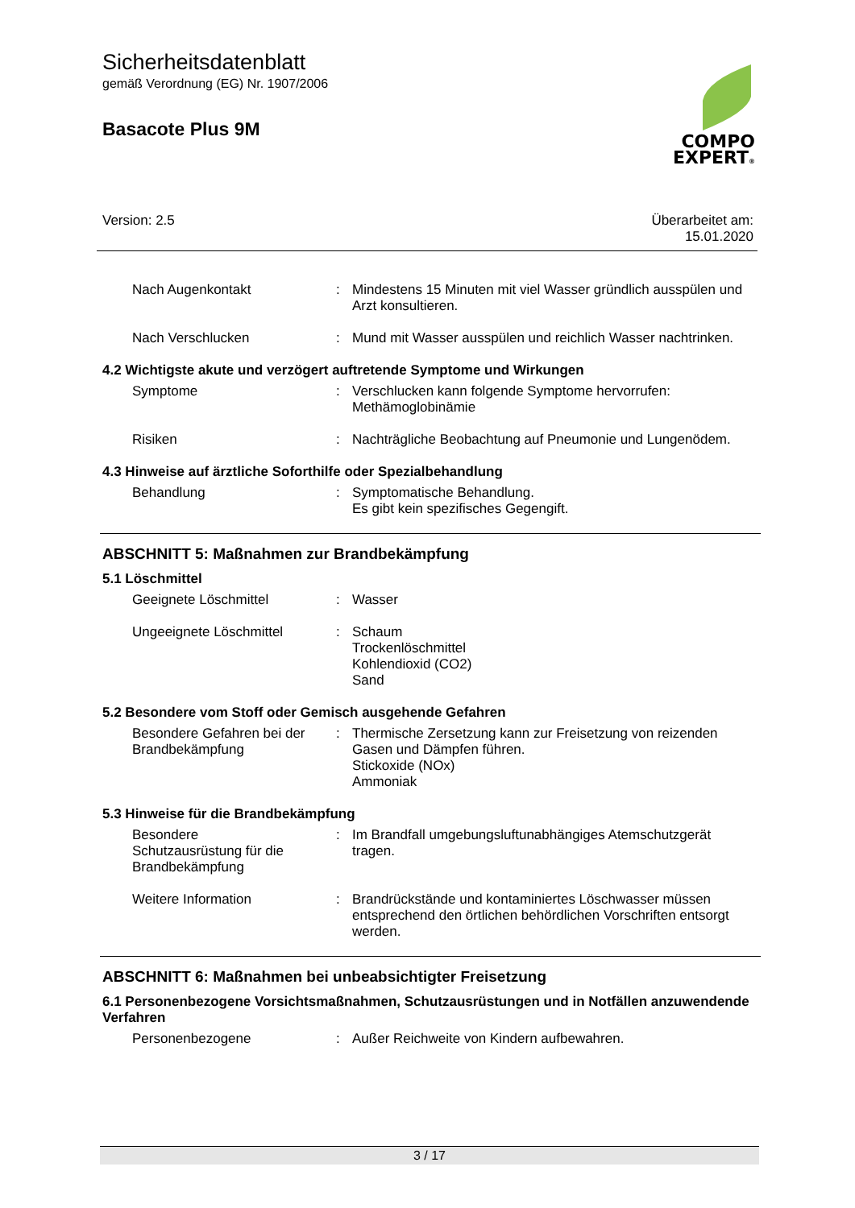Sicherheitsdatenblatt
gemäß Verordnung (EG) Nr. 1907/2006
Basacote Plus 9M
COMPO
EXPERT®
Version: 2.5 Überarbeitet am:
15.01.2020
Nach Augenkontakt : Mindestens 15 Minuten mit viel Wasser gründlich ausspülen und Arzt konsultieren.
Nach Verschlucken : Mund mit Wasser ausspülen und reichlich Wasser nachtrinken.
4.2 Wichtigste akute und verzögert auftretende Symptome und Wirkungen
Symptome : Verschlucken kann folgende Symptome hervorrufen:
Methämoglobinämie
Risiken : Nachträgliche Beobachtung auf Pneumonie und Lungenödem.
4.3 Hinweise auf ärztliche Soforthilfe oder Spezialbehandlung
Behandlung : Symptomatische Behandlung.
Es gibt kein spezifisches Gegengift.
ABSCHNITT 5: Maßnahmen zur Brandbekämpfung
5.1 Löschmittel
Geeignete Löschmittel : Wasser
Ungeeignete Löschmittel : Schaum
Trockenlöschmittel
Kohlendioxid (CO2)
Sand
5.2 Besondere vom Stoff oder Gemisch ausgehende Gefahren
Besondere Gefahren bei der Brandbekämpfung
: Thermische Zersetzung kann zur Freisetzung von reizenden Gasen und Dämpfen führen.
Stickoxide (NOx)
Ammoniak
5.3 Hinweise für die Brandbekämpfung
Besondere
Schutzausrüstung für die Brandbekämpfung
: Im Brandfall umgebungsluftunabhängiges Atemschutzgerät tragen.
Weitere Information : Brandrückstände und kontaminiertes Löschwasser müssen entsprechend den örtlichen behördlichen Vorschriften entsorgt werden.
ABSCHNITT 6: Maßnahmen bei unbeabsichtigter Freisetzung
6.1 Personenbezogene Vorsichtsmaßnahmen, Schutzausrüstungen und in Notfällen anzuwendende Verfahren
Personenbezogene : Außer Reichweite von Kindern aufbewahren.
3 / 17